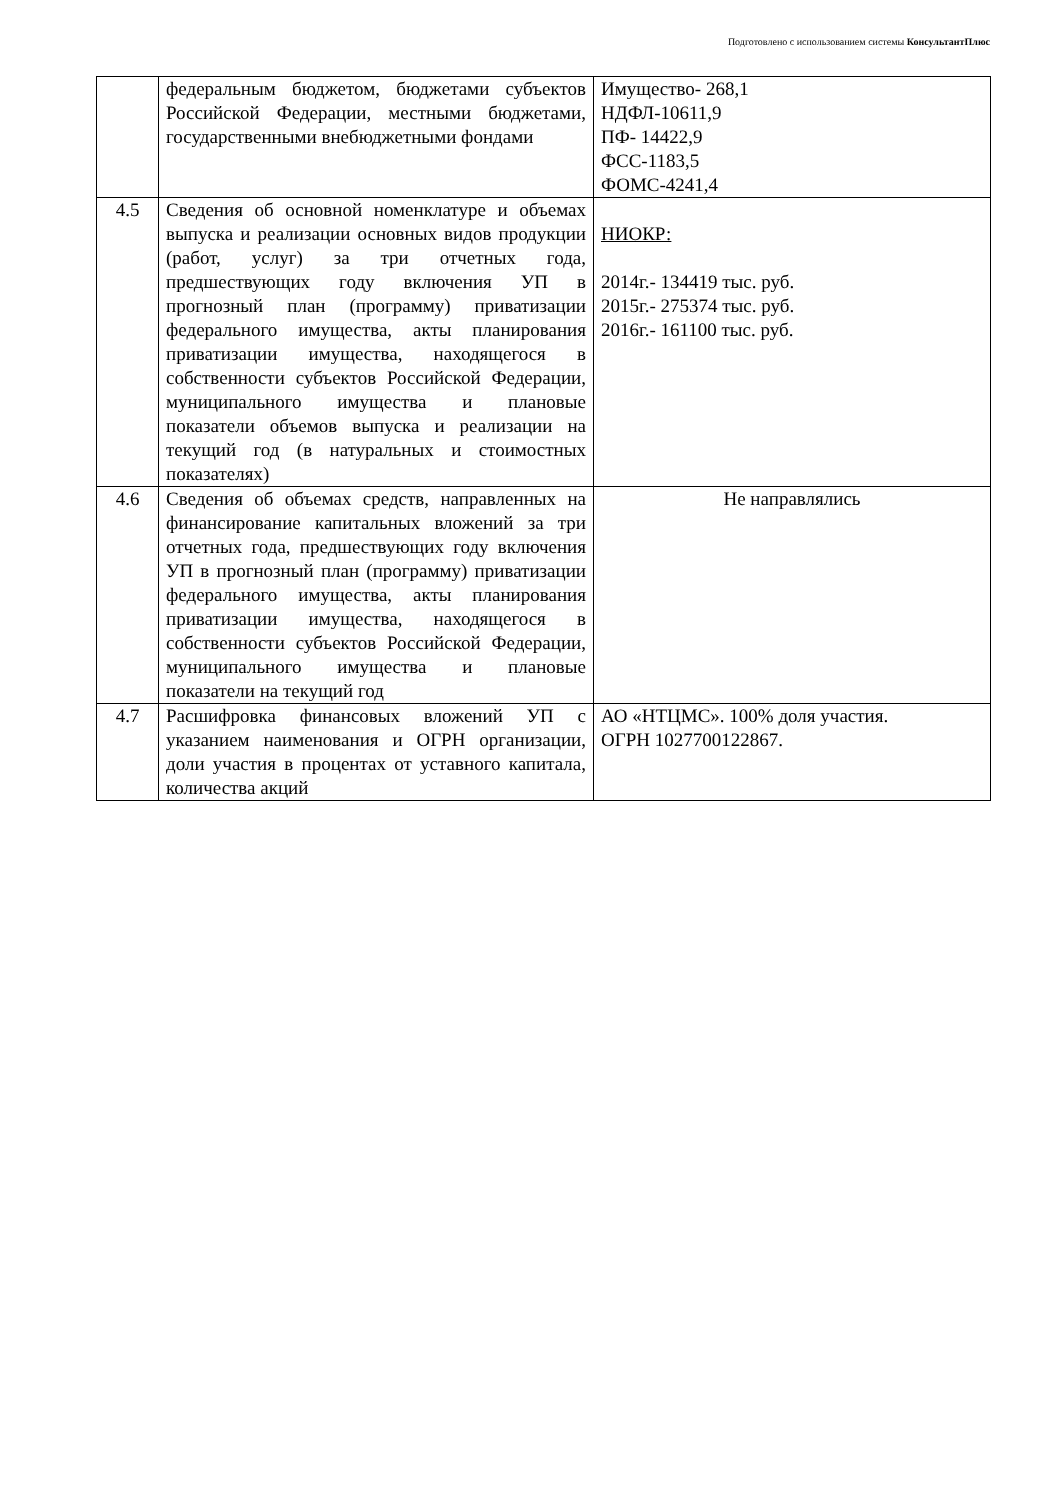Подготовлено с использованием системы КонсультантПлюс
| | федеральным бюджетом, бюджетами субъектов Российской Федерации, местными бюджетами, государственными внебюджетными фондами | Имущество- 268,1 НДФЛ-10611,9 ПФ- 14422,9 ФСС-1183,5 ФОМС-4241,4 |
| 4.5 | Сведения об основной номенклатуре и объемах выпуска и реализации основных видов продукции (работ, услуг) за три отчетных года, предшествующих году включения УП в прогнозный план (программу) приватизации федерального имущества, акты планирования приватизации имущества, находящегося в собственности субъектов Российской Федерации, муниципального имущества и плановые показатели объемов выпуска и реализации на текущий год (в натуральных и стоимостных показателях) | НИОКР: 2014г.- 134419 тыс. руб. 2015г.- 275374 тыс. руб. 2016г.- 161100 тыс. руб. |
| 4.6 | Сведения об объемах средств, направленных на финансирование капитальных вложений за три отчетных года, предшествующих году включения УП в прогнозный план (программу) приватизации федерального имущества, акты планирования приватизации имущества, находящегося в собственности субъектов Российской Федерации, муниципального имущества и плановые показатели на текущий год | Не направлялись |
| 4.7 | Расшифровка финансовых вложений УП с указанием наименования и ОГРН организации, доли участия в процентах от уставного капитала, количества акций | АО «НТЦМС». 100% доля участия. ОГРН 1027700122867. |